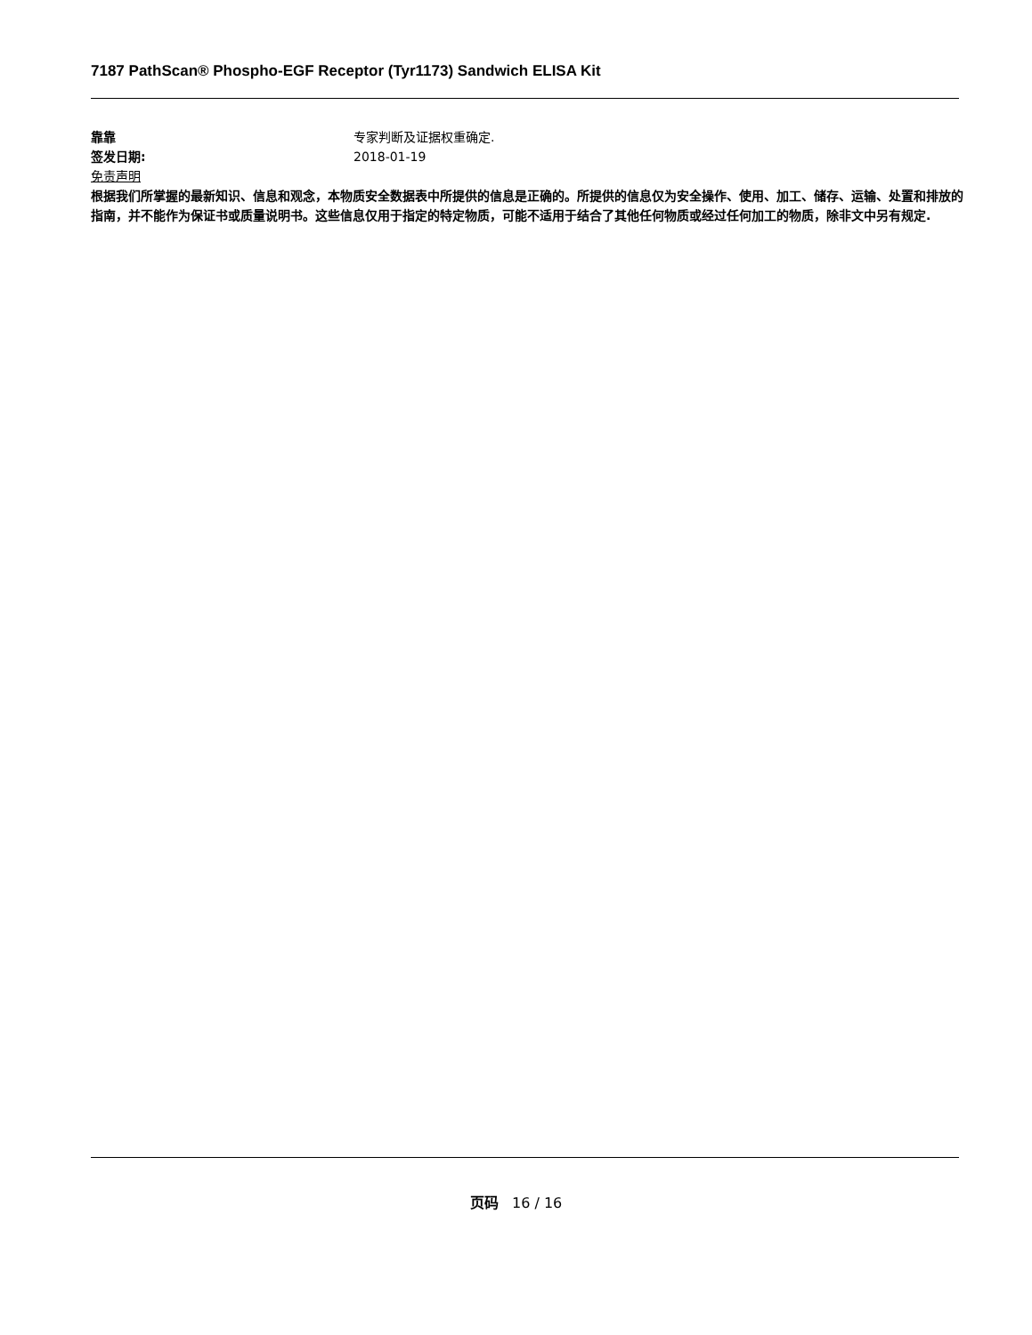7187 PathScan® Phospho-EGF Receptor (Tyr1173) Sandwich ELISA Kit
靠靠 专家判断及证据权重确定.
签发日期: 2018-01-19
免责声明
根据我们所掌握的最新知识、信息和观念，本物质安全数据表中所提供的信息是正确的。所提供的信息仅为安全操作、使用、加工、储存、运输、处置和排放的指南，并不能作为保证书或质量说明书。这些信息仅用于指定的特定物质，可能不适用于结合了其他任何物质或经过任何加工的物质，除非文中另有规定.
页码 16 / 16